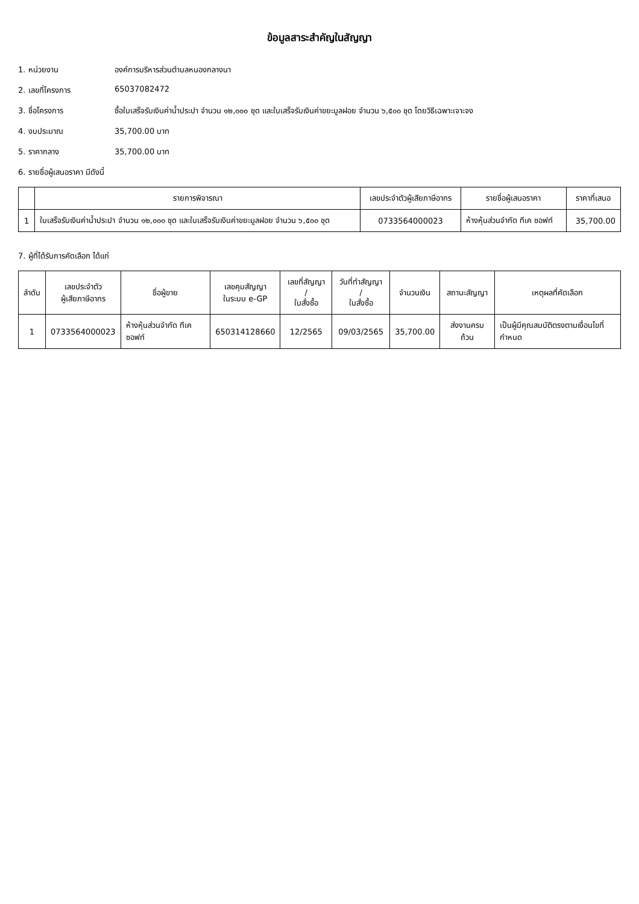ข้อมูลสาระสำคัญในสัญญา
1. หน่วยงาน องค์การบริหารส่วนตำบลหนองกลางนา
2. เลขที่โครงการ 65037082472
3. ชื่อโครงการ ซื้อใบเสร็จรับเงินค่าน้ำประปา จำนวน ๑๒,๐๐๐ ชุด และใบเสร็จรับเงินค่าขยะมูลฝอย จำนวน ๖,๕๐๐ ชุด โดยวิธีเฉพาะเจาะจง
4. งบประมาณ 35,700.00 บาท
5. ราคากลาง 35,700.00 บาท
6. รายชื่อผู้เสนอราคา มีดังนี้
| | รายการพิจารณา | เลขประจำตัวผู้เสียภาษีอากร | รายชื่อผู้เสนอราคา | ราคาที่เสนอ |
| --- | --- | --- | --- | --- |
| 1 | ใบเสร็จรับเงินค่าน้ำประปา จำนวน ๑๒,๐๐๐ ชุด และใบเสร็จรับเงินค่าขยะมูลฝอย จำนวน ๖,๕๐๐ ชุด | 0733564000023 | ห้างหุ้นส่วนจำกัด ทีเค ซอฟท์ | 35,700.00 |
7. ผู้ที่ได้รับการคัดเลือก ได้แก่
| ลำดับ | เลขประจำตัว ผู้เสียภาษีอากร | ชื่อผู้ขาย | เลขคุมสัญญา ในระบบ e-GP | เลขที่สัญญา / ใบสั่งซื้อ | วันที่ทำสัญญา / ใบสั่งซื้อ | จำนวนเงิน | สถานะสัญญา | เหตุผลที่คัดเลือก |
| --- | --- | --- | --- | --- | --- | --- | --- | --- |
| 1 | 0733564000023 | ห้างหุ้นส่วนจำกัด ทีเค ซอฟท์ | 650314128660 | 12/2565 | 09/03/2565 | 35,700.00 | ส่งงานครบถ้วน | เป็นผู้มีคุณสมบัติตรงตามเงื่อนไขที่กำหนด |